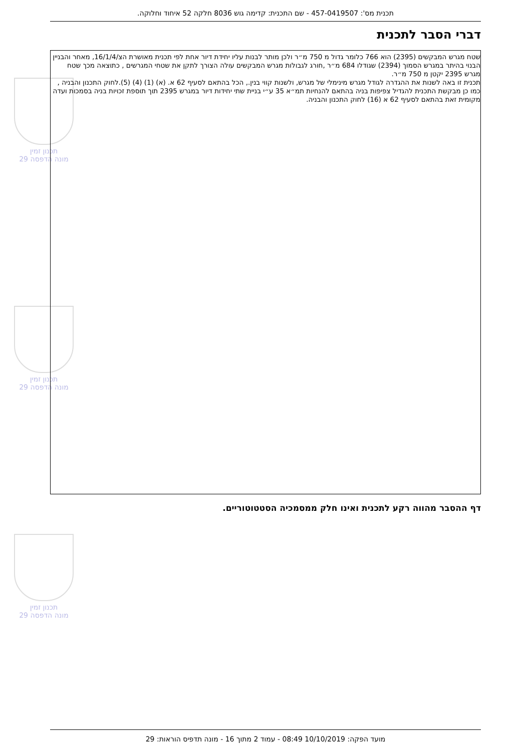תכנית מס': 457-0419507 - שם התכנית: קדימה גוש 8036 חלקה 52 איחוד וחלוקה.
דברי הסבר לתכנית
תכנון זמין
מונה הדפסה 29
תכנון זמין
מונה הדפסה 29
תכנון זמין
מונה הדפסה 29
שטח מגרש המבקשים (2395) הוא 766 כלומר גדול מ 750 מ״ר ולכן מותר לבנות עליו יחידת דיור אחת לפי תכנית מאושרת הצ/16/1/4, מאחר והבניין הבנוי בהיתר במגרש הסמוך (2394) שגודלו 684 מ״ר ,חורג לגבולות מגרש המבקשים עולה הצורך לתקן את שטחי המגרשים , כתוצאה מכך שטח מגרש 2395 יקטן מ 750 מ״ר.
תכנית זו באה לשנות את ההגדרה לגודל מגרש מינימלי של מגרש, ולשנות קווי בנין., הכל בהתאם לסעיף 62 א. (א) (1) (4) (5).לחוק התכנון והבניה ,
כמו כן מבקשת התכנית להגדיל צפיפות בניה בהתאם להנחיות תמ״א 35 ע״י בניית שתי יחידות דיור במגרש 2395 תוך תוספת זכויות בניה בסמכות ועדה מקומית זאת בהתאם לסעיף 62 א (16) לחוק התכנון והבניה.
דף ההסבר מהווה רקע לתכנית ואינו חלק ממסמכיה הסטטוטוריים.
מועד הפקה: 10/10/2019 08:49 - עמוד 2 מתוך 16 - מונה תדפיס הוראות: 29